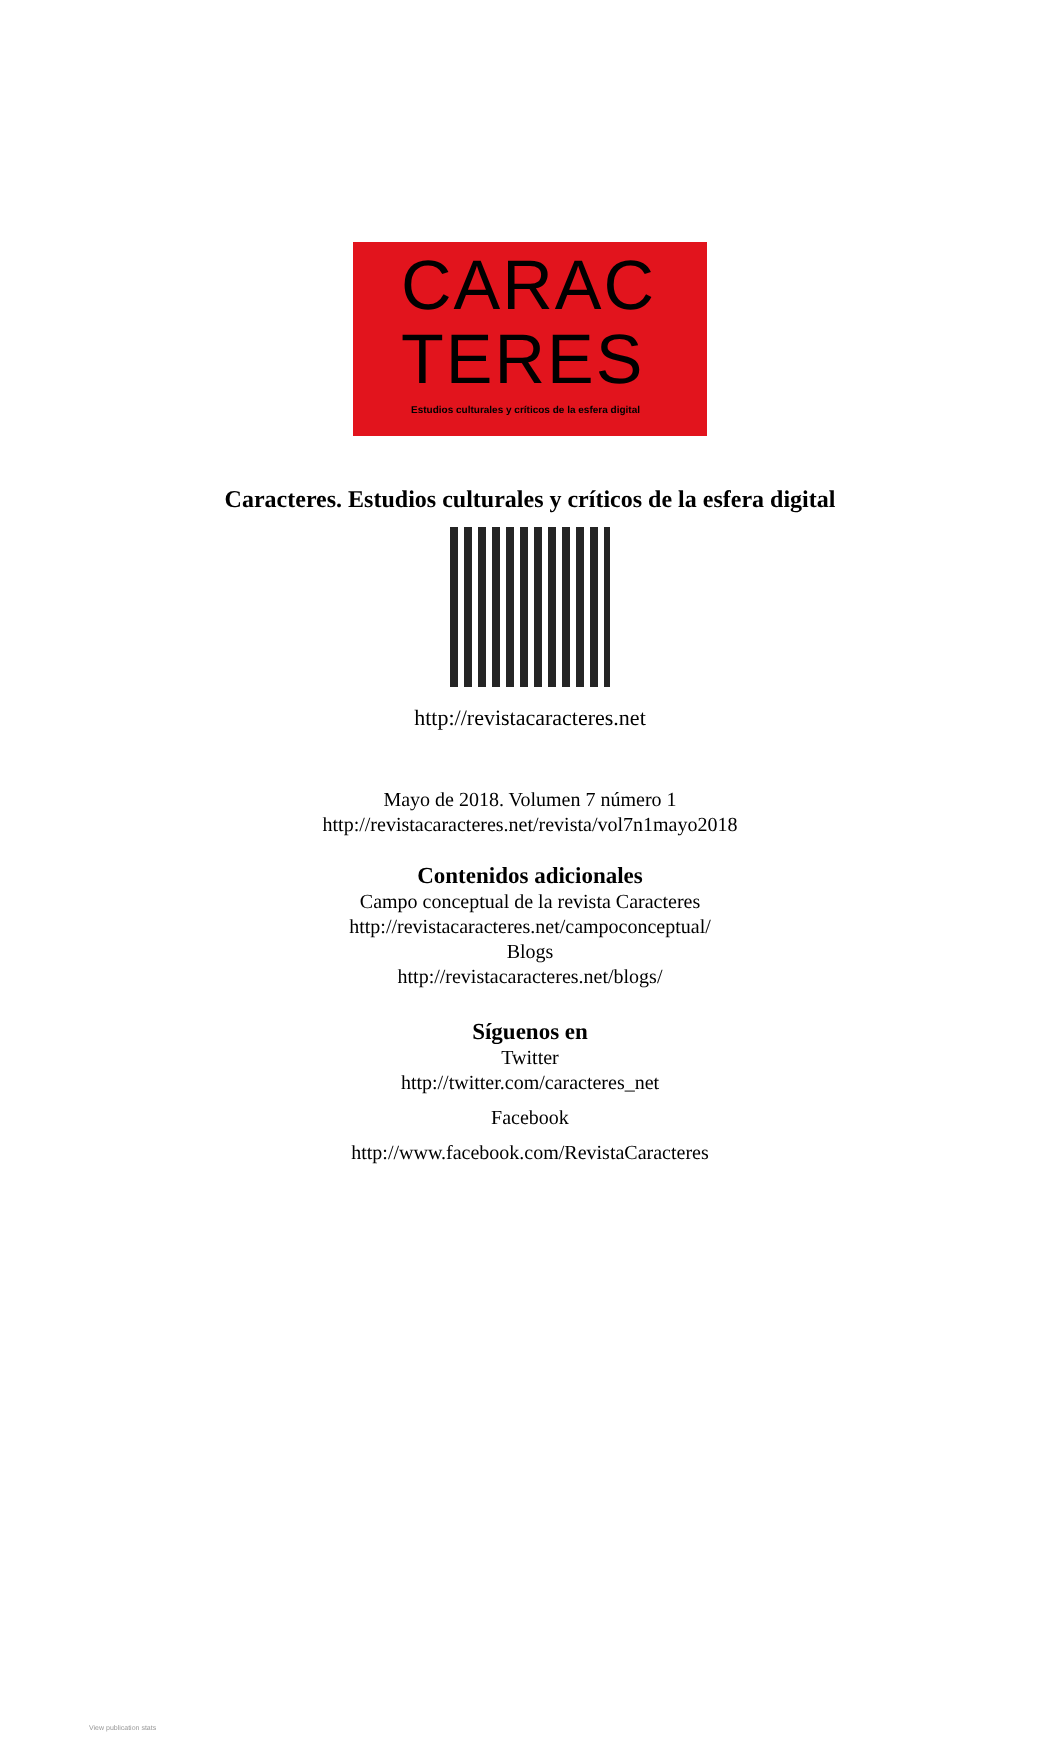CARAC
TERES
Estudios culturales y críticos de la esfera digital
Caracteres. Estudios culturales y críticos de la esfera digital
http://revistacaracteres.net
Mayo de 2018. Volumen 7 número 1
http://revistacaracteres.net/revista/vol7n1mayo2018
Contenidos adicionales
Campo conceptual de la revista Caracteres
http://revistacaracteres.net/campoconceptual/
Blogs
http://revistacaracteres.net/blogs/
Síguenos en
Twitter
http://twitter.com/caracteres_net
Facebook
http://www.facebook.com/RevistaCaracteres
View publication stats